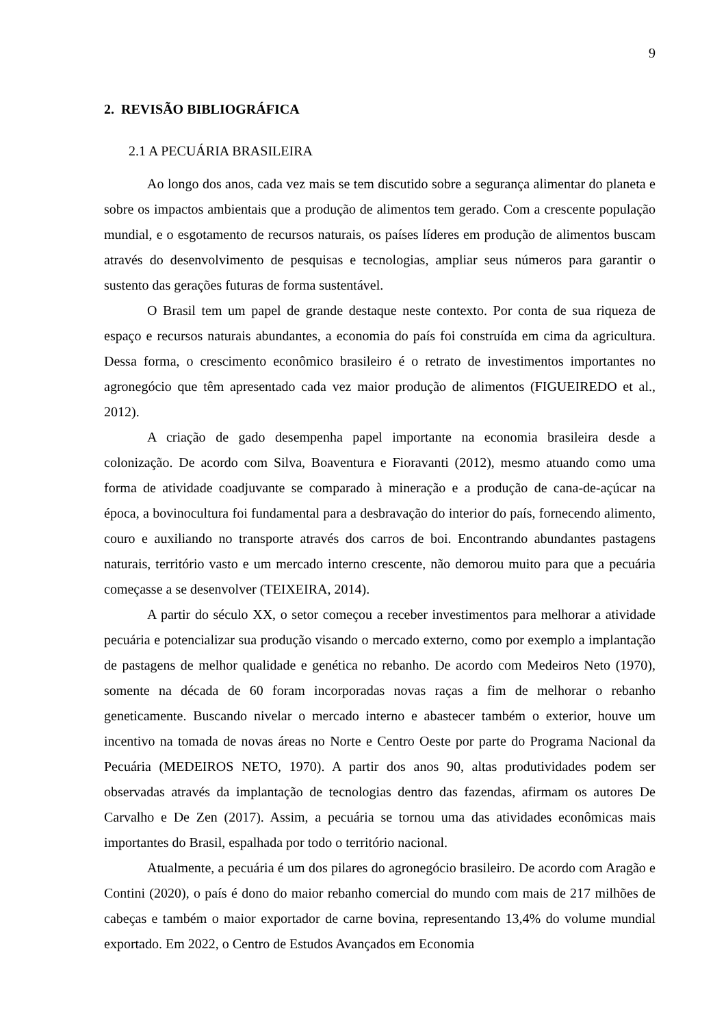9
2. REVISÃO BIBLIOGRÁFICA
2.1 A PECUÁRIA BRASILEIRA
Ao longo dos anos, cada vez mais se tem discutido sobre a segurança alimentar do planeta e sobre os impactos ambientais que a produção de alimentos tem gerado. Com a crescente população mundial, e o esgotamento de recursos naturais, os países líderes em produção de alimentos buscam através do desenvolvimento de pesquisas e tecnologias, ampliar seus números para garantir o sustento das gerações futuras de forma sustentável.
O Brasil tem um papel de grande destaque neste contexto. Por conta de sua riqueza de espaço e recursos naturais abundantes, a economia do país foi construída em cima da agricultura. Dessa forma, o crescimento econômico brasileiro é o retrato de investimentos importantes no agronegócio que têm apresentado cada vez maior produção de alimentos (FIGUEIREDO et al., 2012).
A criação de gado desempenha papel importante na economia brasileira desde a colonização. De acordo com Silva, Boaventura e Fioravanti (2012), mesmo atuando como uma forma de atividade coadjuvante se comparado à mineração e a produção de cana-de-açúcar na época, a bovinocultura foi fundamental para a desbravação do interior do país, fornecendo alimento, couro e auxiliando no transporte através dos carros de boi. Encontrando abundantes pastagens naturais, território vasto e um mercado interno crescente, não demorou muito para que a pecuária começasse a se desenvolver (TEIXEIRA, 2014).
A partir do século XX, o setor começou a receber investimentos para melhorar a atividade pecuária e potencializar sua produção visando o mercado externo, como por exemplo a implantação de pastagens de melhor qualidade e genética no rebanho. De acordo com Medeiros Neto (1970), somente na década de 60 foram incorporadas novas raças a fim de melhorar o rebanho geneticamente. Buscando nivelar o mercado interno e abastecer também o exterior, houve um incentivo na tomada de novas áreas no Norte e Centro Oeste por parte do Programa Nacional da Pecuária (MEDEIROS NETO, 1970). A partir dos anos 90, altas produtividades podem ser observadas através da implantação de tecnologias dentro das fazendas, afirmam os autores De Carvalho e De Zen (2017). Assim, a pecuária se tornou uma das atividades econômicas mais importantes do Brasil, espalhada por todo o território nacional.
Atualmente, a pecuária é um dos pilares do agronegócio brasileiro. De acordo com Aragão e Contini (2020), o país é dono do maior rebanho comercial do mundo com mais de 217 milhões de cabeças e também o maior exportador de carne bovina, representando 13,4% do volume mundial exportado. Em 2022, o Centro de Estudos Avançados em Economia